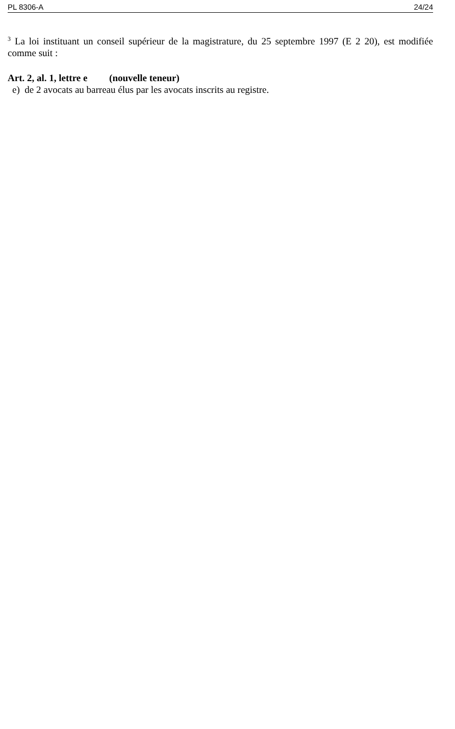PL 8306-A 24/24
<sup>3</sup> La loi instituant un conseil supérieur de la magistrature, du 25 septembre 1997 (E 2 20), est modifiée comme suit :
Art. 2, al. 1, lettre e (nouvelle teneur)
e) de 2 avocats au barreau élus par les avocats inscrits au registre.